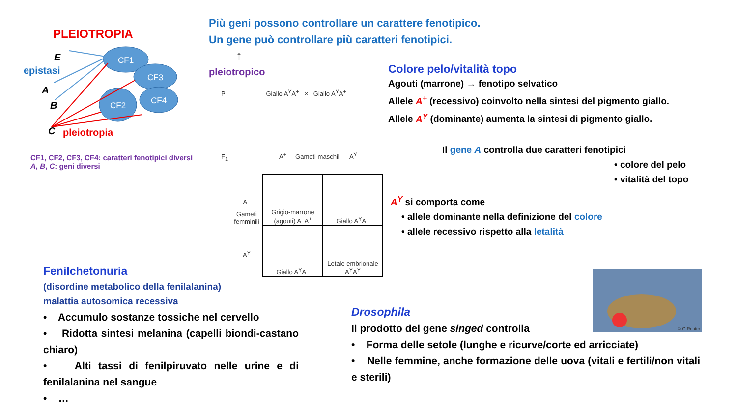PLEIOTROPIA
CF1
CF3
CF2
CF4
E
epistasi
A
B
C pleiotropia
CF1, CF2, CF3, CF4: caratteri fenotipici diversi
A, B, C: geni diversi
Più geni possono controllare un carattere fenotipico.
Un gene può controllare più caratteri fenotipici.
↑
pleiotropico
P Giallo A<sup>Y</sup>A<sup>+</sup> × Giallo A<sup>Y</sup>A<sup>+</sup>
F<sub>1</sub> A<sup>+</sup> Gameti maschili A<sup>Y</sup>
A<sup>+</sup>
Gameti femminili
A<sup>Y</sup>
| Grigio-marrone (agouti) A<sup>+</sup>A<sup>+</sup> | Giallo A<sup>Y</sup>A<sup>+</sup> |
| Giallo A<sup>Y</sup>A<sup>+</sup> | Letale embrionale A<sup>Y</sup>A<sup>Y</sup> |
Colore pelo/vitalità topo
Agouti (marrone) → fenotipo selvatico
Allele A<sup>+</sup> (recessivo) coinvolto nella sintesi del pigmento giallo.
Allele A<sup>Y</sup> (dominante) aumenta la sintesi di pigmento giallo.
Il gene A controlla due caratteri fenotipici
• colore del pelo
• vitalità del topo
A<sup>Y</sup> si comporta come
• allele dominante nella definizione del colore
• allele recessivo rispetto alla letalità
Fenilchetonuria
(disordine metabolico della fenilalanina)
malattia autosomica recessiva
• Accumulo sostanze tossiche nel cervello
• Ridotta sintesi melanina (capelli biondi-castano chiaro)
• Alti tassi di fenilpiruvato nelle urine e di fenilalanina nel sangue
• …
© G.Reuter
Drosophila
Il prodotto del gene singed controlla
• Forma delle setole (lunghe e ricurve/corte ed arricciate)
• Nelle femmine, anche formazione delle uova (vitali e fertili/non vitali e sterili)